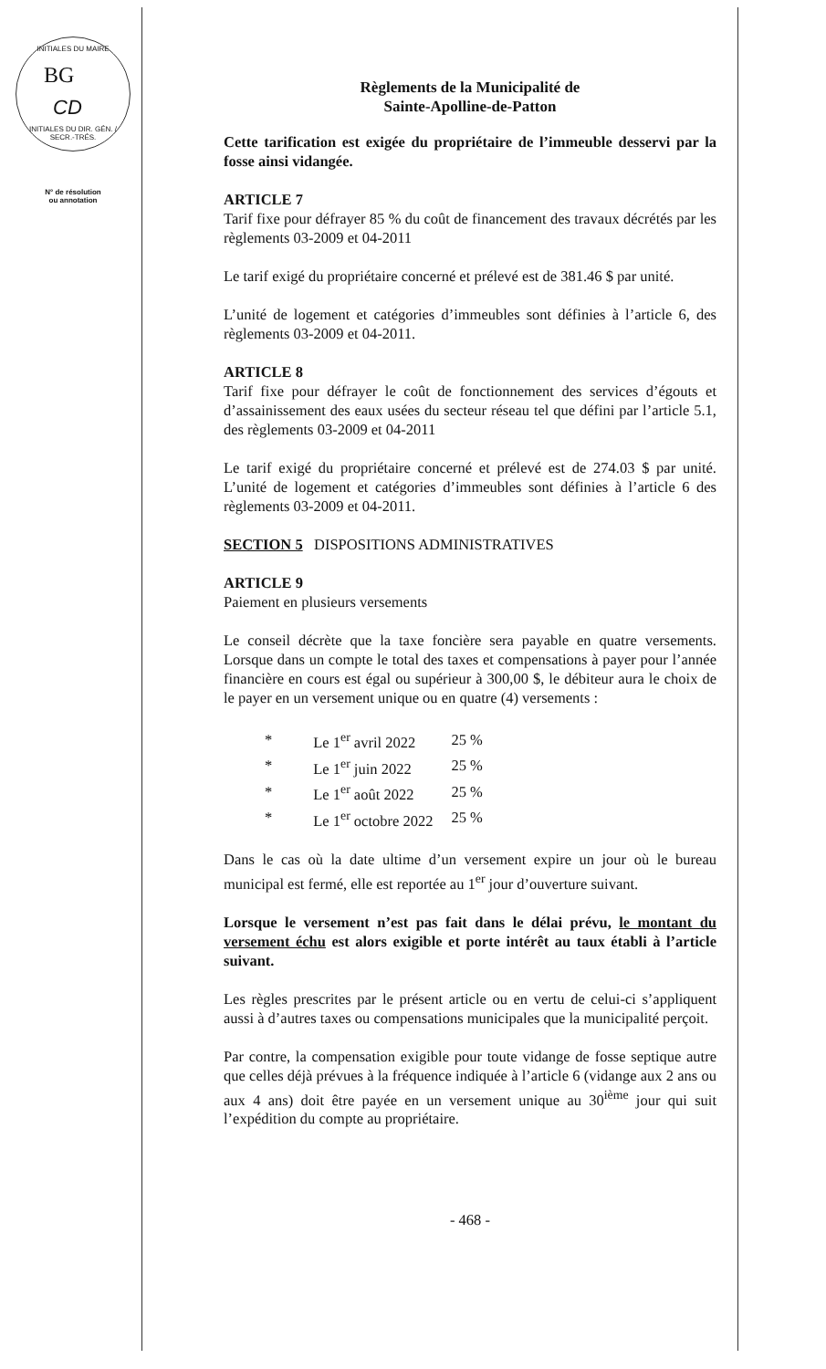INITIALES DU MAIRE
BG
CD
INITIALES DU DIR. GÉN. / SECR.-TRÉS.
N° de résolution
ou annotation
Règlements de la Municipalité de
Sainte-Apolline-de-Patton
Cette tarification est exigée du propriétaire de l’immeuble desservi par la fosse ainsi vidangée.
ARTICLE 7
Tarif fixe pour défrayer 85 % du coût de financement des travaux décrétés par les règlements 03-2009 et 04-2011
Le tarif exigé du propriétaire concerné et prélevé est de 381.46 $ par unité.
L’unité de logement et catégories d’immeubles sont définies à l’article 6, des règlements 03-2009 et 04-2011.
ARTICLE 8
Tarif fixe pour défrayer le coût de fonctionnement des services d’égouts et d’assainissement des eaux usées du secteur réseau tel que défini par l’article 5.1, des règlements 03-2009 et 04-2011
Le tarif exigé du propriétaire concerné et prélevé est de 274.03 $ par unité. L’unité de logement et catégories d’immeubles sont définies à l’article 6 des règlements 03-2009 et 04-2011.
SECTION 5 DISPOSITIONS ADMINISTRATIVES
ARTICLE 9
Paiement en plusieurs versements
Le conseil décrète que la taxe foncière sera payable en quatre versements. Lorsque dans un compte le total des taxes et compensations à payer pour l’année financière en cours est égal ou supérieur à 300,00 $, le débiteur aura le choix de le payer en un versement unique ou en quatre (4) versements :
| * | Le 1<sup>er</sup> avril 2022 | 25 % |
| * | Le 1<sup>er</sup> juin 2022 | 25 % |
| * | Le 1<sup>er</sup> août 2022 | 25 % |
| * | Le 1<sup>er</sup> octobre 2022 | 25 % |
Dans le cas où la date ultime d’un versement expire un jour où le bureau municipal est fermé, elle est reportée au 1<sup>er</sup> jour d’ouverture suivant.
Lorsque le versement n’est pas fait dans le délai prévu, le montant du versement échu est alors exigible et porte intérêt au taux établi à l’article suivant.
Les règles prescrites par le présent article ou en vertu de celui-ci s’appliquent aussi à d’autres taxes ou compensations municipales que la municipalité perçoit.
Par contre, la compensation exigible pour toute vidange de fosse septique autre que celles déjà prévues à la fréquence indiquée à l’article 6 (vidange aux 2 ans ou aux 4 ans) doit être payée en un versement unique au 30<sup>ième</sup> jour qui suit l’expédition du compte au propriétaire.
- 468 -